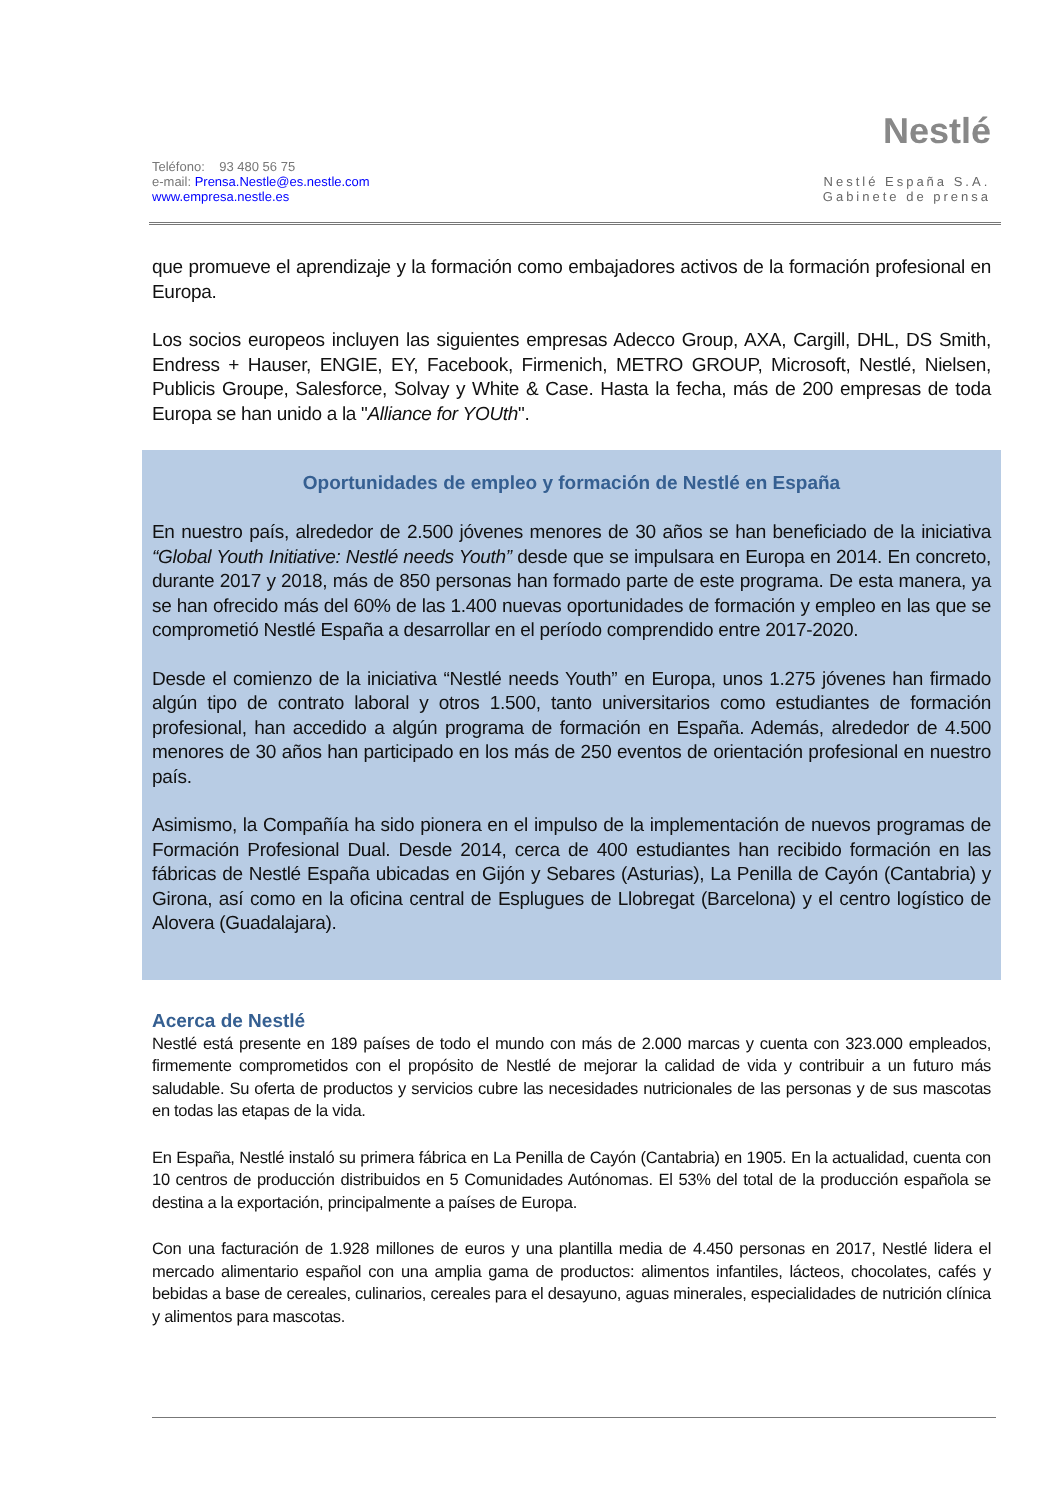Teléfono: 93 480 56 75
e-mail: Prensa.Nestle@es.nestle.com
www.empresa.nestle.es
Nestlé
Nestlé España S.A.
Gabinete de prensa
que promueve el aprendizaje y la formación como embajadores activos de la formación profesional en Europa.
Los socios europeos incluyen las siguientes empresas Adecco Group, AXA, Cargill, DHL, DS Smith, Endress + Hauser, ENGIE, EY, Facebook, Firmenich, METRO GROUP, Microsoft, Nestlé, Nielsen, Publicis Groupe, Salesforce, Solvay y White & Case. Hasta la fecha, más de 200 empresas de toda Europa se han unido a la "Alliance for YOUth".
Oportunidades de empleo y formación de Nestlé en España
En nuestro país, alrededor de 2.500 jóvenes menores de 30 años se han beneficiado de la iniciativa “Global Youth Initiative: Nestlé needs Youth” desde que se impulsara en Europa en 2014. En concreto, durante 2017 y 2018, más de 850 personas han formado parte de este programa. De esta manera, ya se han ofrecido más del 60% de las 1.400 nuevas oportunidades de formación y empleo en las que se comprometió Nestlé España a desarrollar en el período comprendido entre 2017-2020.
Desde el comienzo de la iniciativa “Nestlé needs Youth” en Europa, unos 1.275 jóvenes han firmado algún tipo de contrato laboral y otros 1.500, tanto universitarios como estudiantes de formación profesional, han accedido a algún programa de formación en España. Además, alrededor de 4.500 menores de 30 años han participado en los más de 250 eventos de orientación profesional en nuestro país.
Asimismo, la Compañía ha sido pionera en el impulso de la implementación de nuevos programas de Formación Profesional Dual. Desde 2014, cerca de 400 estudiantes han recibido formación en las fábricas de Nestlé España ubicadas en Gijón y Sebares (Asturias), La Penilla de Cayón (Cantabria) y Girona, así como en la oficina central de Esplugues de Llobregat (Barcelona) y el centro logístico de Alovera (Guadalajara).
Acerca de Nestlé
Nestlé está presente en 189 países de todo el mundo con más de 2.000 marcas y cuenta con 323.000 empleados, firmemente comprometidos con el propósito de Nestlé de mejorar la calidad de vida y contribuir a un futuro más saludable. Su oferta de productos y servicios cubre las necesidades nutricionales de las personas y de sus mascotas en todas las etapas de la vida.
En España, Nestlé instaló su primera fábrica en La Penilla de Cayón (Cantabria) en 1905. En la actualidad, cuenta con 10 centros de producción distribuidos en 5 Comunidades Autónomas. El 53% del total de la producción española se destina a la exportación, principalmente a países de Europa.
Con una facturación de 1.928 millones de euros y una plantilla media de 4.450 personas en 2017, Nestlé lidera el mercado alimentario español con una amplia gama de productos: alimentos infantiles, lácteos, chocolates, cafés y bebidas a base de cereales, culinarios, cereales para el desayuno, aguas minerales, especialidades de nutrición clínica y alimentos para mascotas.